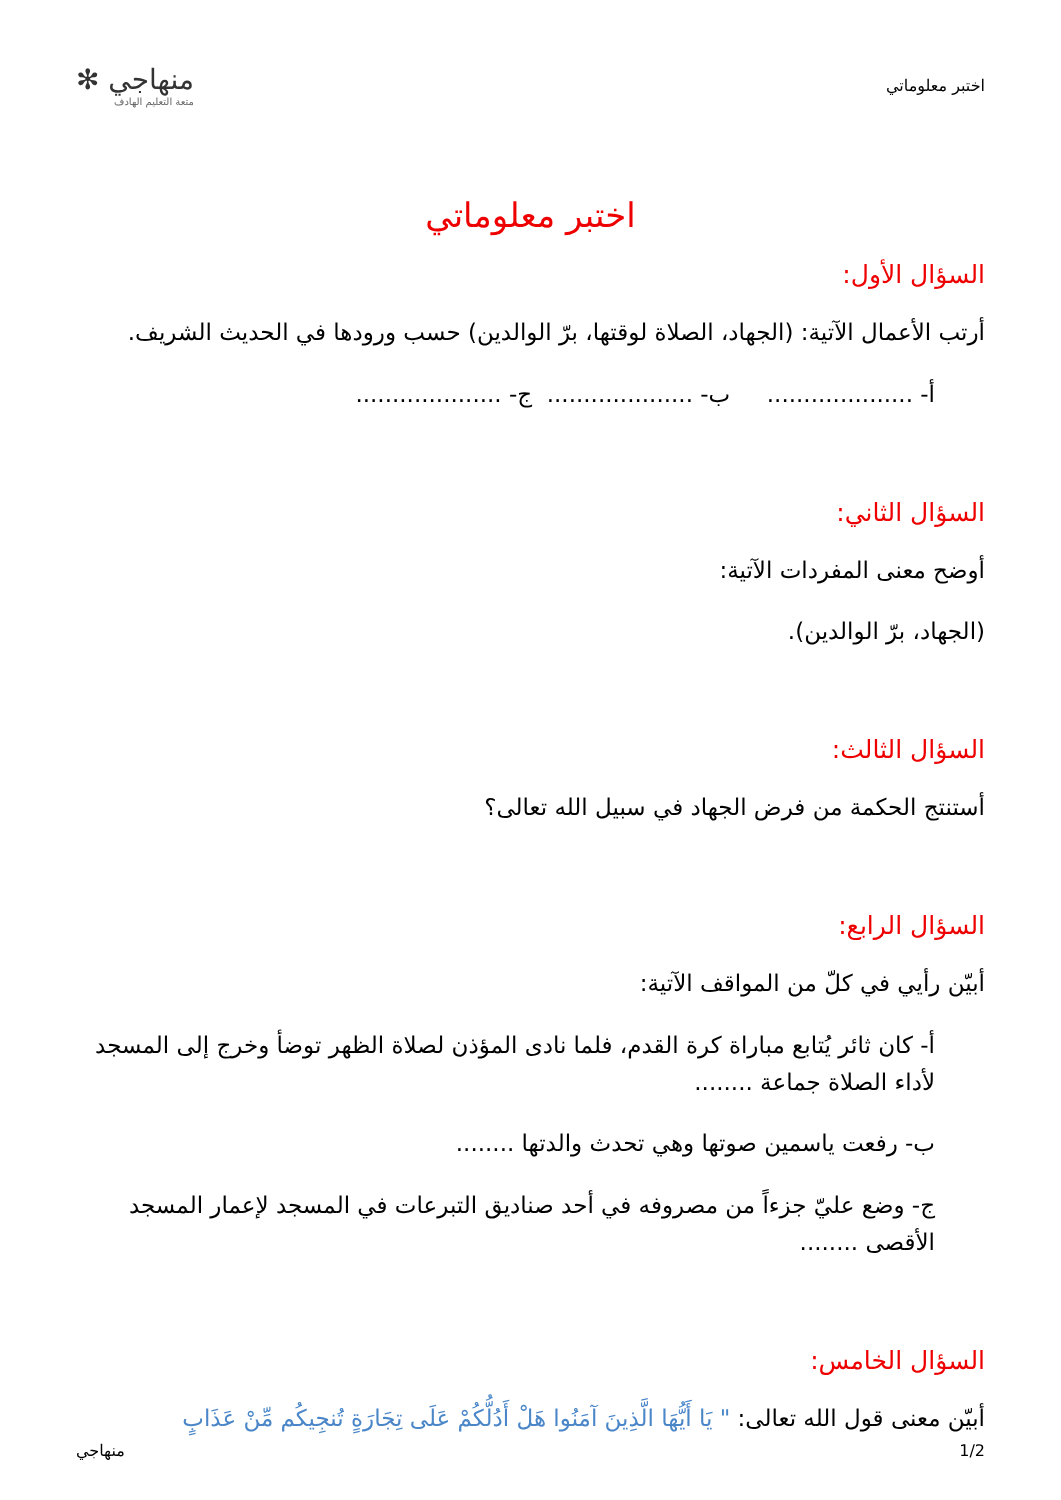اختبر معلوماتي
منهاجي ✻
متعة التعليم الهادف
اختبر معلوماتي
السؤال الأول:
أرتب الأعمال الآتية: (الجهاد، الصلاة لوقتها، برّ الوالدين) حسب ورودها في الحديث الشريف.
أ- .................... ب- .................... ج- ....................
السؤال الثاني:
أوضح معنى المفردات الآتية:
(الجهاد، برّ الوالدين).
السؤال الثالث:
أستنتج الحكمة من فرض الجهاد في سبيل الله تعالى؟
السؤال الرابع:
أبيّن رأيي في كلّ من المواقف الآتية:
أ- كان ثائر يُتابع مباراة كرة القدم، فلما نادى المؤذن لصلاة الظهر توضأ وخرج إلى المسجد لأداء الصلاة جماعة ........
ب- رفعت ياسمين صوتها وهي تحدث والدتها ........
ج- وضع عليّ جزءاً من مصروفه في أحد صناديق التبرعات في المسجد لإعمار المسجد الأقصى ........
السؤال الخامس:
أبيّن معنى قول الله تعالى: " يَا أَيُّهَا الَّذِينَ آمَنُوا هَلْ أَدُلُّكُمْ عَلَى تِجَارَةٍ تُنجِيكُم مِّنْ عَذَابٍ
1/2 منهاجي